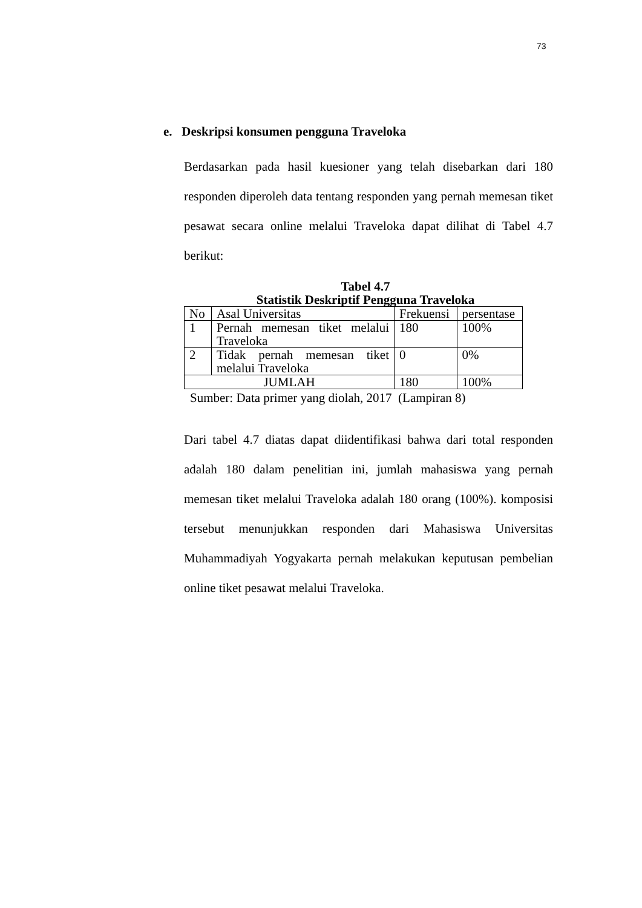73
e. Deskripsi konsumen pengguna Traveloka
Berdasarkan pada hasil kuesioner yang telah disebarkan dari 180 responden diperoleh data tentang responden yang pernah memesan tiket pesawat secara online melalui Traveloka dapat dilihat di Tabel 4.7 berikut:
Tabel 4.7
Statistik Deskriptif Pengguna Traveloka
| No | Asal Universitas | Frekuensi | persentase |
| 1 | Pernah memesan tiket melalui Traveloka | 180 | 100% |
| 2 | Tidak pernah memesan tiket melalui Traveloka | 0 | 0% |
| JUMLAH | | 180 | 100% |
Sumber: Data primer yang diolah, 2017 (Lampiran 8)
Dari tabel 4.7 diatas dapat diidentifikasi bahwa dari total responden adalah 180 dalam penelitian ini, jumlah mahasiswa yang pernah memesan tiket melalui Traveloka adalah 180 orang (100%). komposisi tersebut menunjukkan responden dari Mahasiswa Universitas Muhammadiyah Yogyakarta pernah melakukan keputusan pembelian online tiket pesawat melalui Traveloka.